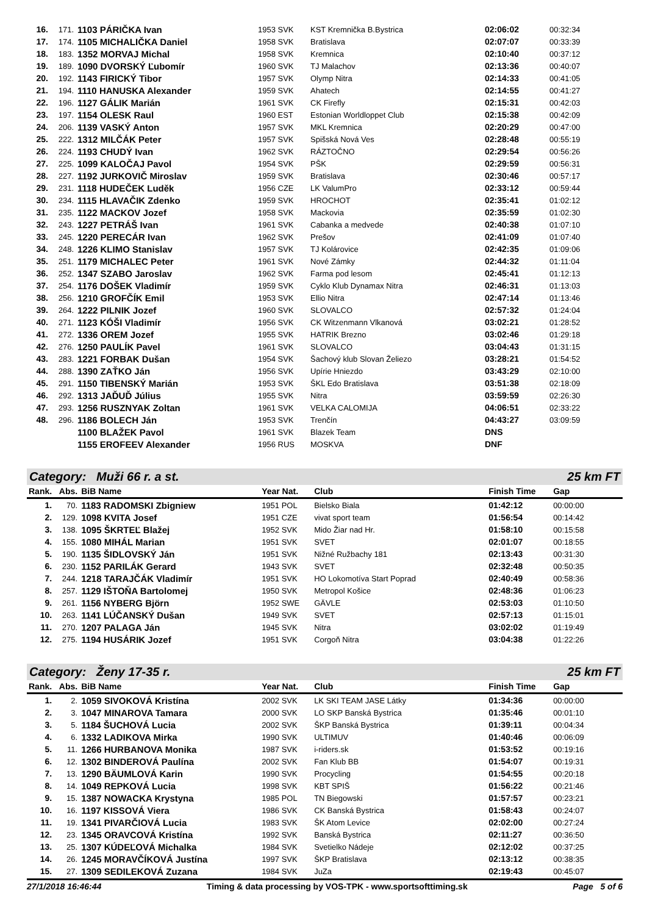| 16. | 171. | 1103 PÁRIČKA Ivan | 1953 SVK | KST Kremnička B.Bystrica | 02:06:02 | 00:32:34 |
| 17. | 174. | 1105 MICHALIČKA Daniel | 1958 SVK | Bratislava | 02:07:07 | 00:33:39 |
| 18. | 183. | 1352 MORVAJ Michal | 1958 SVK | Kremnica | 02:10:40 | 00:37:12 |
| 19. | 189. | 1090 DVORSKÝ Ľubomír | 1960 SVK | TJ Malachov | 02:13:36 | 00:40:07 |
| 20. | 192. | 1143 FIRICKÝ Tibor | 1957 SVK | Olymp Nitra | 02:14:33 | 00:41:05 |
| 21. | 194. | 1110 HANUSKA Alexander | 1959 SVK | Ahatech | 02:14:55 | 00:41:27 |
| 22. | 196. | 1127 GÁLIK Marián | 1961 SVK | CK Firefly | 02:15:31 | 00:42:03 |
| 23. | 197. | 1154 OLESK Raul | 1960 EST | Estonian Worldloppet Club | 02:15:38 | 00:42:09 |
| 24. | 206. | 1139 VASKÝ Anton | 1957 SVK | MKL Kremnica | 02:20:29 | 00:47:00 |
| 25. | 222. | 1312 MILČÁK Peter | 1957 SVK | Spišská Nová Ves | 02:28:48 | 00:55:19 |
| 26. | 224. | 1193 CHUDÝ Ivan | 1962 SVK | RÁZTOČNO | 02:29:54 | 00:56:26 |
| 27. | 225. | 1099 KALOČAJ Pavol | 1954 SVK | PŠK | 02:29:59 | 00:56:31 |
| 28. | 227. | 1192 JURKOVIČ Miroslav | 1959 SVK | Bratislava | 02:30:46 | 00:57:17 |
| 29. | 231. | 1118 HUDEČEK Luděk | 1956 CZE | LK ValumPro | 02:33:12 | 00:59:44 |
| 30. | 234. | 1115 HLAVAČIK Zdenko | 1959 SVK | HROCHOT | 02:35:41 | 01:02:12 |
| 31. | 235. | 1122 MACKOV Jozef | 1958 SVK | Mackovia | 02:35:59 | 01:02:30 |
| 32. | 243. | 1227 PETRÁŠ Ivan | 1961 SVK | Cabanka a medvede | 02:40:38 | 01:07:10 |
| 33. | 245. | 1220 PERECÁR Ivan | 1962 SVK | Prešov | 02:41:09 | 01:07:40 |
| 34. | 248. | 1226 KLIMO Stanislav | 1957 SVK | TJ Kolárovice | 02:42:35 | 01:09:06 |
| 35. | 251. | 1179 MICHALEC Peter | 1961 SVK | Nové Zámky | 02:44:32 | 01:11:04 |
| 36. | 252. | 1347 SZABO Jaroslav | 1962 SVK | Farma pod lesom | 02:45:41 | 01:12:13 |
| 37. | 254. | 1176 DOŠEK Vladimír | 1959 SVK | Cyklo Klub Dynamax Nitra | 02:46:31 | 01:13:03 |
| 38. | 256. | 1210 GROFČÍK Emil | 1953 SVK | Ellio Nitra | 02:47:14 | 01:13:46 |
| 39. | 264. | 1222 PILNIK Jozef | 1960 SVK | SLOVALCO | 02:57:32 | 01:24:04 |
| 40. | 271. | 1123 KÓŠI Vladimír | 1956 SVK | CK Witzenmann Vlkanová | 03:02:21 | 01:28:52 |
| 41. | 272. | 1336 OREM Jozef | 1955 SVK | HATRIK Brezno | 03:02:46 | 01:29:18 |
| 42. | 276. | 1250 PAULÍK Pavel | 1961 SVK | SLOVALCO | 03:04:43 | 01:31:15 |
| 43. | 283. | 1221 FORBAK Dušan | 1954 SVK | Šachový klub Slovan Želiezo | 03:28:21 | 01:54:52 |
| 44. | 288. | 1390 ZAŤKO Ján | 1956 SVK | Upírie Hniezdo | 03:43:29 | 02:10:00 |
| 45. | 291. | 1150 TIBENSKÝ Marián | 1953 SVK | ŠKL Edo Bratislava | 03:51:38 | 02:18:09 |
| 46. | 292. | 1313 JAĎUĎ Július | 1955 SVK | Nitra | 03:59:59 | 02:26:30 |
| 47. | 293. | 1256 RUSZNYAK Zoltan | 1961 SVK | VELKA CALOMIJA | 04:06:51 | 02:33:22 |
| 48. | 296. | 1186 BOLECH Ján | 1953 SVK | Trenčín | 04:43:27 | 03:09:59 |
| | | 1100 BLAŽEK Pavol | 1961 SVK | Blazek Team | DNS | |
| | | 1155 EROFEEV Alexander | 1956 RUS | MOSKVA | DNF | |
Category: Muži 66 r. a st. 25 km FT
| Rank. | Abs. | BiB Name | Year Nat. | Club | Finish Time | Gap |
| --- | --- | --- | --- | --- | --- | --- |
| 1. | 70. | 1183 RADOMSKI Zbigniew | 1951 POL | Bielsko Biala | 01:42:12 | 00:00:00 |
| 2. | 129. | 1098 KVITA Josef | 1951 CZE | vivat sport team | 01:56:54 | 00:14:42 |
| 3. | 138. | 1095 ŠKRTEĽ Blažej | 1952 SVK | Mido Žiar nad Hr. | 01:58:10 | 00:15:58 |
| 4. | 155. | 1080 MIHÁL Marian | 1951 SVK | SVET | 02:01:07 | 00:18:55 |
| 5. | 190. | 1135 ŠIDLOVSKÝ Ján | 1951 SVK | Nižné Ružbachy 181 | 02:13:43 | 00:31:30 |
| 6. | 230. | 1152 PARILÁK Gerard | 1943 SVK | SVET | 02:32:48 | 00:50:35 |
| 7. | 244. | 1218 TARAJČÁK Vladimír | 1951 SVK | HO Lokomotíva Start Poprad | 02:40:49 | 00:58:36 |
| 8. | 257. | 1129 IŠTOŇA Bartolomej | 1950 SVK | Metropol Košice | 02:48:36 | 01:06:23 |
| 9. | 261. | 1156 NYBERG Björn | 1952 SWE | GÄVLE | 02:53:03 | 01:10:50 |
| 10. | 263. | 1141 LÚČANSKÝ Dušan | 1949 SVK | SVET | 02:57:13 | 01:15:01 |
| 11. | 270. | 1207 PALAGA Ján | 1945 SVK | Nitra | 03:02:02 | 01:19:49 |
| 12. | 275. | 1194 HUSÁRIK Jozef | 1951 SVK | Corgoň Nitra | 03:04:38 | 01:22:26 |
Category: Ženy 17-35 r. 25 km FT
| Rank. | Abs. | BiB Name | Year Nat. | Club | Finish Time | Gap |
| --- | --- | --- | --- | --- | --- | --- |
| 1. | 2. | 1059 SIVOKOVÁ Kristína | 2002 SVK | LK SKI TEAM JASE Látky | 01:34:36 | 00:00:00 |
| 2. | 3. | 1047 MINAROVA Tamara | 2000 SVK | LO SKP Banská Bystrica | 01:35:46 | 00:01:10 |
| 3. | 5. | 1184 ŠUCHOVÁ Lucia | 2002 SVK | ŠKP Banská Bystrica | 01:39:11 | 00:04:34 |
| 4. | 6. | 1332 LADIKOVA Mirka | 1990 SVK | ULTIMUV | 01:40:46 | 00:06:09 |
| 5. | 11. | 1266 HURBANOVA Monika | 1987 SVK | i-riders.sk | 01:53:52 | 00:19:16 |
| 6. | 12. | 1302 BINDEROVÁ Paulína | 2002 SVK | Fan Klub BB | 01:54:07 | 00:19:31 |
| 7. | 13. | 1290 BÄUMLOVÁ Karin | 1990 SVK | Procycling | 01:54:55 | 00:20:18 |
| 8. | 14. | 1049 REPKOVÁ Lucia | 1998 SVK | KBT SPIŠ | 01:56:22 | 00:21:46 |
| 9. | 15. | 1387 NOWACKA Krystyna | 1985 POL | TN Biegowski | 01:57:57 | 00:23:21 |
| 10. | 16. | 1197 KISSOVÁ Viera | 1986 SVK | CK Banská Bystrica | 01:58:43 | 00:24:07 |
| 11. | 19. | 1341 PIVARČIOVÁ Lucia | 1983 SVK | ŠK Atom Levice | 02:02:00 | 00:27:24 |
| 12. | 23. | 1345 ORAVCOVÁ Kristína | 1992 SVK | Banská Bystrica | 02:11:27 | 00:36:50 |
| 13. | 25. | 1307 KÚDEĽOVÁ Michalka | 1984 SVK | Svetielko Nádeje | 02:12:02 | 00:37:25 |
| 14. | 26. | 1245 MORAVČÍKOVÁ Justína | 1997 SVK | ŠKP Bratislava | 02:13:12 | 00:38:35 |
| 15. | 27. | 1309 SEDILEKOVÁ Zuzana | 1984 SVK | JuZa | 02:19:43 | 00:45:07 |
27/1/2018 16:46:44 Timing & data processing by VOS-TPK - www.sportsofttiming.sk Page 5 of 6